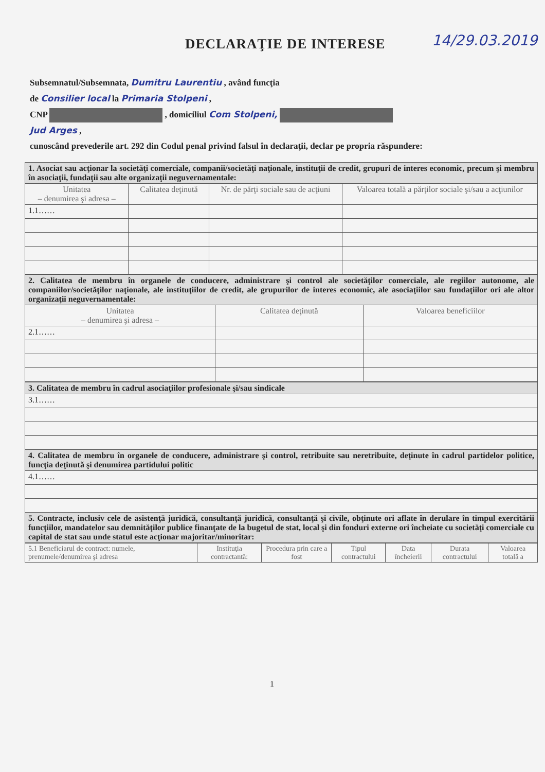DECLARAŢIE DE INTERESE 14/29.03.2019
Subsemnatul/Subsemnata, Dumitru Laurentiu , având funcţia
de Consilier local la Primaria Stolpeni ,
CNP , domiciliul Com Stolpeni,
Jud Arges ,
cunoscând prevederile art. 292 din Codul penal privind falsul în declaraţii, declar pe propria răspundere:
| 1. Asociat sau acţionar la societăţi comerciale, companii/societăţi naţionale, instituţii de credit, grupuri de interes economic, precum şi membru în asociaţii, fundaţii sau alte organizaţii neguvernamentale: | | | |
| Unitatea – denumirea şi adresa – | Calitatea deţinută | Nr. de părţi sociale sau de acţiuni | Valoarea totală a părţilor sociale şi/sau a acţiunilor |
| 1.1…… | | | |
| 2. Calitatea de membru în organele de conducere, administrare şi control ale societăţilor comerciale, ale regiilor autonome, ale companiilor/societăţilor naţionale, ale instituţiilor de credit, ale grupurilor de interes economic, ale asociaţiilor sau fundaţiilor ori ale altor organizaţii neguvernamentale: | | |
| Unitatea – denumirea şi adresa – | Calitatea deţinută | Valoarea beneficiilor |
| 2.1…… | | |
| 3. Calitatea de membru în cadrul asociaţiilor profesionale şi/sau sindicale |
| 3.1…… |
| 4. Calitatea de membru în organele de conducere, administrare şi control, retribuite sau neretribuite, deţinute în cadrul partidelor politice, funcţia deţinută şi denumirea partidului politic |
| 4.1…… |
| 5. Contracte, inclusiv cele de asistenţă juridică, consultanţă juridică, consultanţă şi civile, obţinute ori aflate în derulare în timpul exercitării funcţiilor, mandatelor sau demnităţilor publice finanţate de la bugetul de stat, local şi din fonduri externe ori încheiate cu societăţi comerciale cu capital de stat sau unde statul este acţionar majoritar/minoritar: |
| 5.1 Beneficiarul de contract: numele, prenumele/denumirea şi adresa | Instituţia contractantă: | Procedura prin care a fost | Tipul contractului | Data încheierii | Durata contractului | Valoarea totală a |
| --- | --- | --- | --- | --- | --- | --- |
1